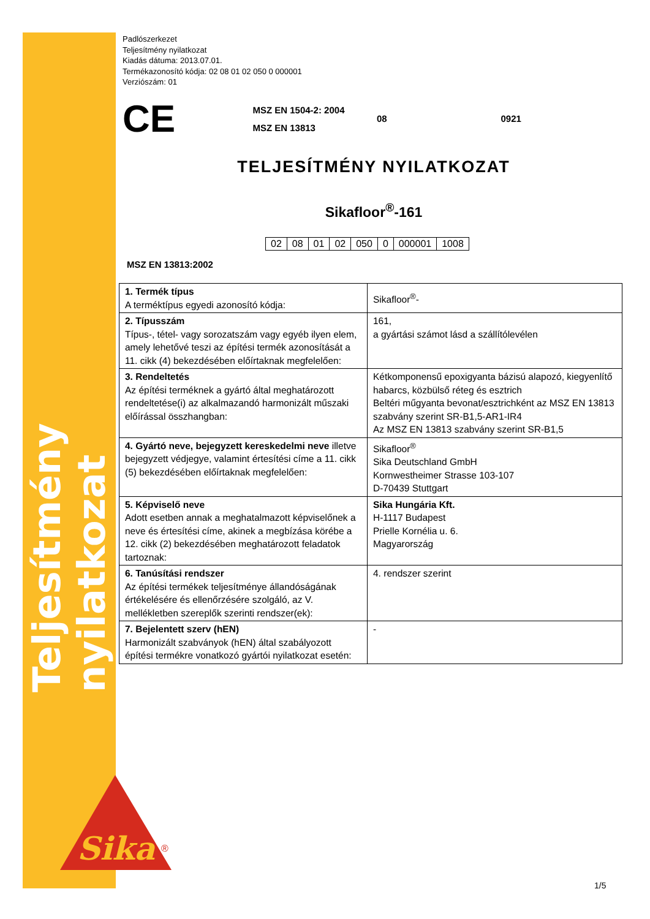Teljesítmény nyilatkozat
Sika
®
Padlószerkezet
Teljesítmény nyilatkozat
Kiadás dátuma: 2013.07.01.
Termékazonosító kódja: 02 08 01 02 050 0 000001
Verziószám: 01
CE
MSZ EN 1504-2: 2004
MSZ EN 13813
08 0921
TELJESÍTMÉNY NYILATKOZAT
Sikafloor<sup>®</sup>-161
| 02 | 08 | 01 | 02 | 050 | 0 | 000001 | 1008 |
MSZ EN 13813:2002
| 1. Termék típus A terméktípus egyedi azonosító kódja: | Sikafloor<sup>®</sup>- |
| 2. Típusszám Típus-, tétel- vagy sorozatszám vagy egyéb ilyen elem, amely lehetővé teszi az építési termék azonosítását a 11. cikk (4) bekezdésében előírtaknak megfelelően: | 161, a gyártási számot lásd a szállítólevélen |
| 3. Rendeltetés Az építési terméknek a gyártó által meghatározott rendeltetése(i) az alkalmazandó harmonizált műszaki előírással összhangban: | Kétkomponensű epoxigyanta bázisú alapozó, kiegyenlítő habarcs, közbülső réteg és esztrich Beltéri műgyanta bevonat/esztrichként az MSZ EN 13813 szabvány szerint SR-B1,5-AR1-IR4 Az MSZ EN 13813 szabvány szerint SR-B1,5 |
| 4. Gyártó neve, bejegyzett kereskedelmi neve illetve bejegyzett védjegye, valamint értesítési címe a 11. cikk (5) bekezdésében előírtaknak megfelelően: | Sikafloor<sup>®</sup> Sika Deutschland GmbH Kornwestheimer Strasse 103-107 D-70439 Stuttgart |
| 5. Képviselő neve Adott esetben annak a meghatalmazott képviselőnek a neve és értesítési címe, akinek a megbízása körébe a 12. cikk (2) bekezdésében meghatározott feladatok tartoznak: | Sika Hungária Kft. H-1117 Budapest Prielle Kornélia u. 6. Magyarország |
| 6. Tanúsítási rendszer Az építési termékek teljesítménye állandóságának értékelésére és ellenőrzésére szolgáló, az V. mellékletben szereplők szerinti rendszer(ek): | 4. rendszer szerint |
| 7. Bejelentett szerv (hEN) Harmonizált szabványok (hEN) által szabályozott építési termékre vonatkozó gyártói nyilatkozat esetén: | - |
1/5